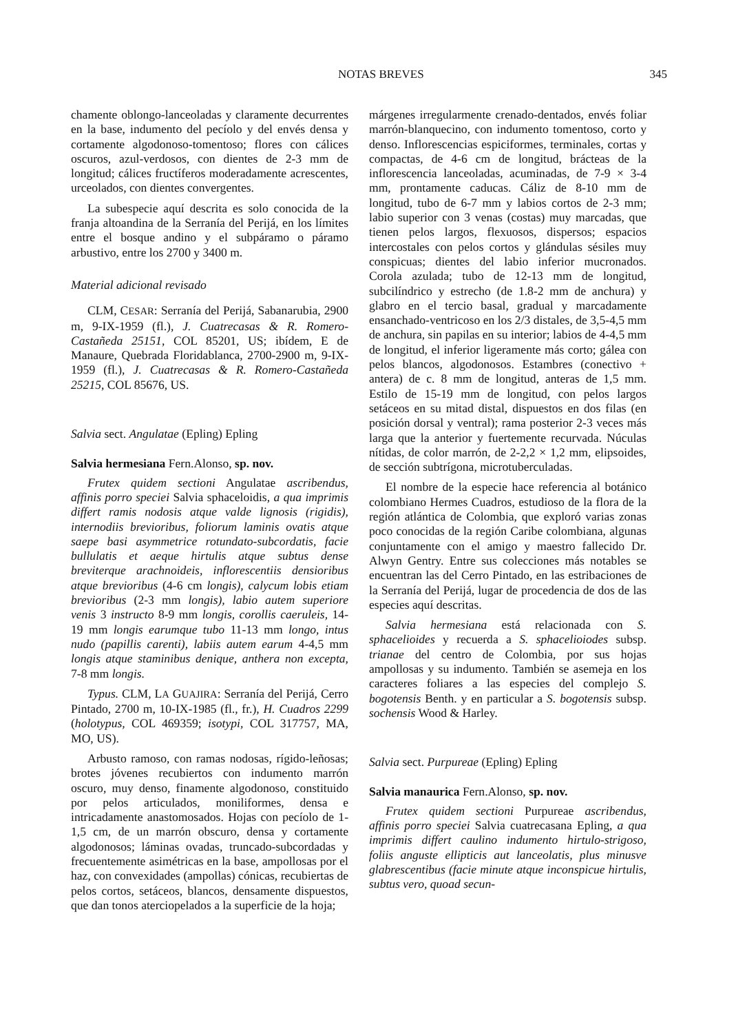NOTAS BREVES 345
chamente oblongo-lanceoladas y claramente decurrentes en la base, indumento del pecíolo y del envés densa y cortamente algodonoso-tomentoso; flores con cálices oscuros, azul-verdosos, con dientes de 2-3 mm de longitud; cálices fructíferos moderadamente acrescentes, urceolados, con dientes convergentes.
La subespecie aquí descrita es solo conocida de la franja altoandina de la Serranía del Perijá, en los límites entre el bosque andino y el subpáramo o páramo arbustivo, entre los 2700 y 3400 m.
Material adicional revisado
CLM, CESAR: Serranía del Perijá, Sabanarubia, 2900 m, 9-IX-1959 (fl.), J. Cuatrecasas & R. Romero-Castañeda 25151, COL 85201, US; ibídem, E de Manaure, Quebrada Floridablanca, 2700-2900 m, 9-IX-1959 (fl.), J. Cuatrecasas & R. Romero-Castañeda 25215, COL 85676, US.
Salvia sect. Angulatae (Epling) Epling
Salvia hermesiana Fern.Alonso, sp. nov.
Frutex quidem sectioni Angulatae ascribendus, affinis porro speciei Salvia sphaceloidis, a qua imprimis differt ramis nodosis atque valde lignosis (rigidis), internodiis brevioribus, foliorum laminis ovatis atque saepe basi asymmetrice rotundato-subcordatis, facie bullulatis et aeque hirtulis atque subtus dense breviterque arachnoideis, inflorescentiis densioribus atque brevioribus (4-6 cm longis), calycum lobis etiam brevioribus (2-3 mm longis), labio autem superiore venis 3 instructo 8-9 mm longis, corollis caeruleis, 14-19 mm longis earumque tubo 11-13 mm longo, intus nudo (papillis carenti), labiis autem earum 4-4,5 mm longis atque staminibus denique, anthera non excepta, 7-8 mm longis.
Typus. CLM, LA GUAJIRA: Serranía del Perijá, Cerro Pintado, 2700 m, 10-IX-1985 (fl., fr.), H. Cuadros 2299 (holotypus, COL 469359; isotypi, COL 317757, MA, MO, US).
Arbusto ramoso, con ramas nodosas, rígido-leñosas; brotes jóvenes recubiertos con indumento marrón oscuro, muy denso, finamente algodonoso, constituido por pelos articulados, moniliformes, densa e intricadamente anastomosados. Hojas con pecíolo de 1-1,5 cm, de un marrón obscuro, densa y cortamente algodonosos; láminas ovadas, truncado-subcordadas y frecuentemente asimétricas en la base, ampollosas por el haz, con convexidades (ampollas) cónicas, recubiertas de pelos cortos, setáceos, blancos, densamente dispuestos, que dan tonos aterciopelados a la superficie de la hoja;
márgenes irregularmente crenado-dentados, envés foliar marrón-blanquecino, con indumento tomentoso, corto y denso. Inflorescencias espiciformes, terminales, cortas y compactas, de 4-6 cm de longitud, brácteas de la inflorescencia lanceoladas, acuminadas, de 7-9 × 3-4 mm, prontamente caducas. Cáliz de 8-10 mm de longitud, tubo de 6-7 mm y labios cortos de 2-3 mm; labio superior con 3 venas (costas) muy marcadas, que tienen pelos largos, flexuosos, dispersos; espacios intercostales con pelos cortos y glándulas sésiles muy conspicuas; dientes del labio inferior mucronados. Corola azulada; tubo de 12-13 mm de longitud, subcilíndrico y estrecho (de 1.8-2 mm de anchura) y glabro en el tercio basal, gradual y marcadamente ensanchado-ventricoso en los 2/3 distales, de 3,5-4,5 mm de anchura, sin papilas en su interior; labios de 4-4,5 mm de longitud, el inferior ligeramente más corto; gálea con pelos blancos, algodonosos. Estambres (conectivo + antera) de c. 8 mm de longitud, anteras de 1,5 mm. Estilo de 15-19 mm de longitud, con pelos largos setáceos en su mitad distal, dispuestos en dos filas (en posición dorsal y ventral); rama posterior 2-3 veces más larga que la anterior y fuertemente recurvada. Núculas nítidas, de color marrón, de 2-2,2 × 1,2 mm, elipsoides, de sección subtrígona, microtuberculadas.
El nombre de la especie hace referencia al botánico colombiano Hermes Cuadros, estudioso de la flora de la región atlántica de Colombia, que exploró varias zonas poco conocidas de la región Caribe colombiana, algunas conjuntamente con el amigo y maestro fallecido Dr. Alwyn Gentry. Entre sus colecciones más notables se encuentran las del Cerro Pintado, en las estribaciones de la Serranía del Perijá, lugar de procedencia de dos de las especies aquí descritas.
Salvia hermesiana está relacionada con S. sphacelioides y recuerda a S. sphacelioiodes subsp. trianae del centro de Colombia, por sus hojas ampollosas y su indumento. También se asemeja en los caracteres foliares a las especies del complejo S. bogotensis Benth. y en particular a S. bogotensis subsp. sochensis Wood & Harley.
Salvia sect. Purpureae (Epling) Epling
Salvia manaurica Fern.Alonso, sp. nov.
Frutex quidem sectioni Purpureae ascribendus, affinis porro speciei Salvia cuatrecasana Epling, a qua imprimis differt caulino indumento hirtulo-strigoso, foliis anguste ellipticis aut lanceolatis, plus minusve glabrescentibus (facie minute atque inconspicue hirtulis, subtus vero, quoad secun-